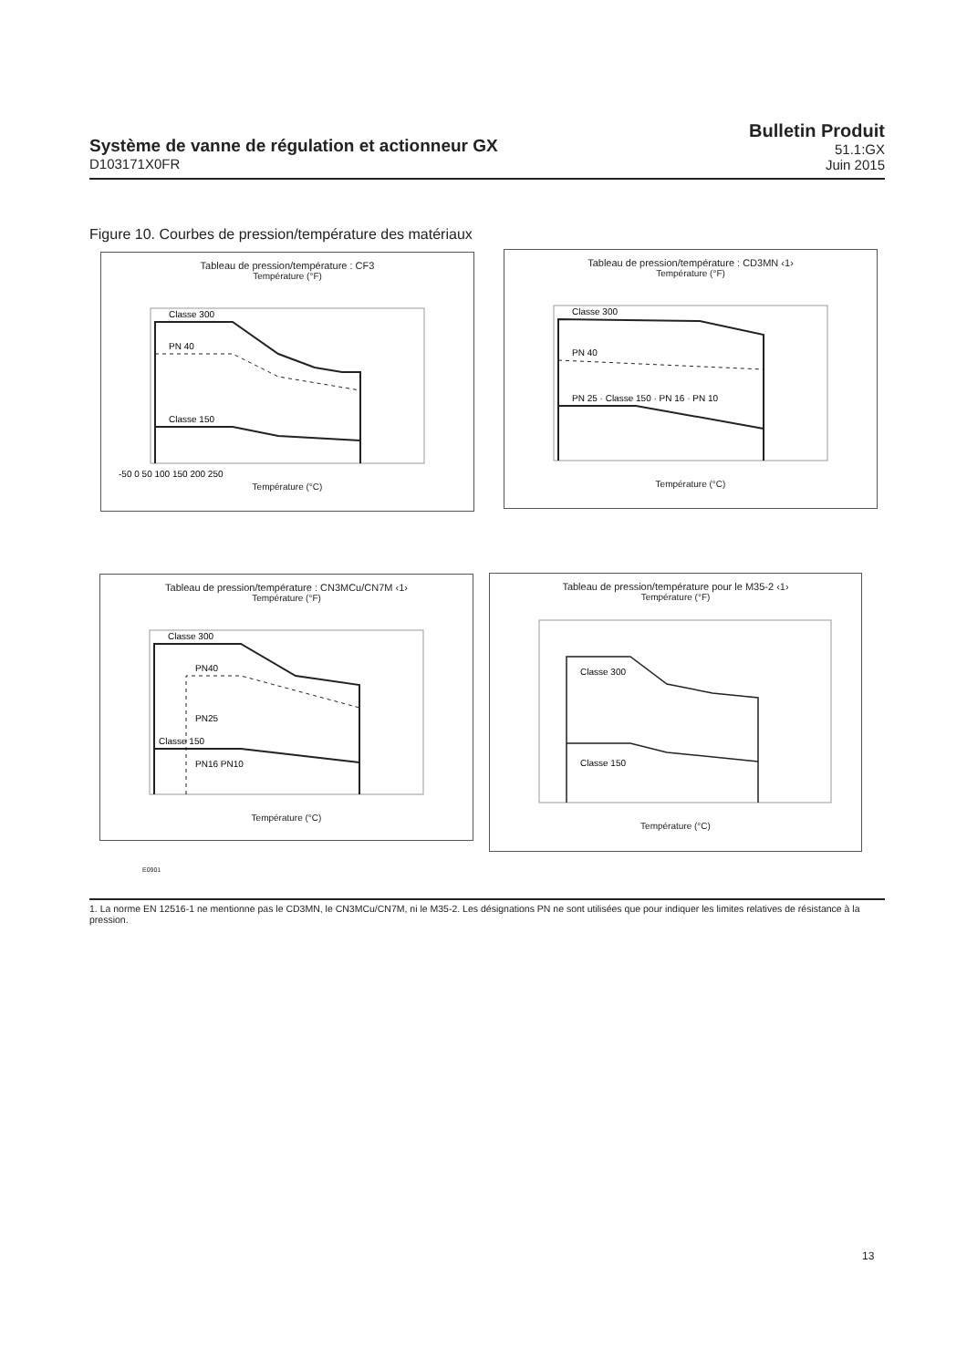Système de vanne de régulation et actionneur GX
D103171X0FR
Bulletin Produit
51.1:GX
Juin 2015
Figure 10. Courbes de pression/température des matériaux
Tableau de pression/température : CF3
Température (°F)
Classe 300
PN 40
Classe 150
-50 0 50 100 150 200 250
Température (°C)
Tableau de pression/température : CD3MN ‹1›
Température (°F)
Classe 300
PN 40
PN 25 · Classe 150 · PN 16 · PN 10
Température (°C)
Tableau de pression/température : CN3MCu/CN7M ‹1›
Température (°F)
Classe 300
PN40
PN25
Classe 150
PN16 PN10
Température (°C)
Tableau de pression/température pour le M35-2 ‹1›
Température (°F)
Classe 300
Classe 150
Température (°C)
E0901
1. La norme EN 12516-1 ne mentionne pas le CD3MN, le CN3MCu/CN7M, ni le M35-2. Les désignations PN ne sont utilisées que pour indiquer les limites relatives de résistance à la pression.
13